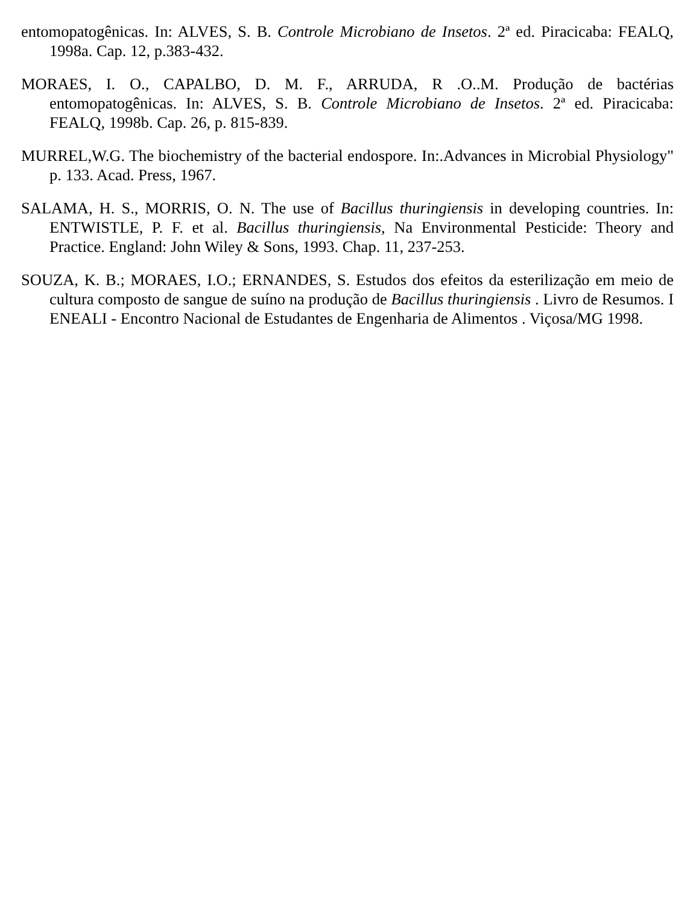entomopatogênicas. In: ALVES, S. B. Controle Microbiano de Insetos. 2ª ed. Piracicaba: FEALQ, 1998a. Cap. 12, p.383-432.
MORAES, I. O., CAPALBO, D. M. F., ARRUDA, R .O..M. Produção de bactérias entomopatogênicas. In: ALVES, S. B. Controle Microbiano de Insetos. 2ª ed. Piracicaba: FEALQ, 1998b. Cap. 26, p. 815-839.
MURREL,W.G. The biochemistry of the bacterial endospore. In:.Advances in Microbial Physiology" p. 133. Acad. Press, 1967.
SALAMA, H. S., MORRIS, O. N. The use of Bacillus thuringiensis in developing countries. In: ENTWISTLE, P. F. et al. Bacillus thuringiensis, Na Environmental Pesticide: Theory and Practice. England: John Wiley & Sons, 1993. Chap. 11, 237-253.
SOUZA, K. B.; MORAES, I.O.; ERNANDES, S. Estudos dos efeitos da esterilização em meio de cultura composto de sangue de suíno na produção de Bacillus thuringiensis . Livro de Resumos. I ENEALI - Encontro Nacional de Estudantes de Engenharia de Alimentos . Viçosa/MG 1998.